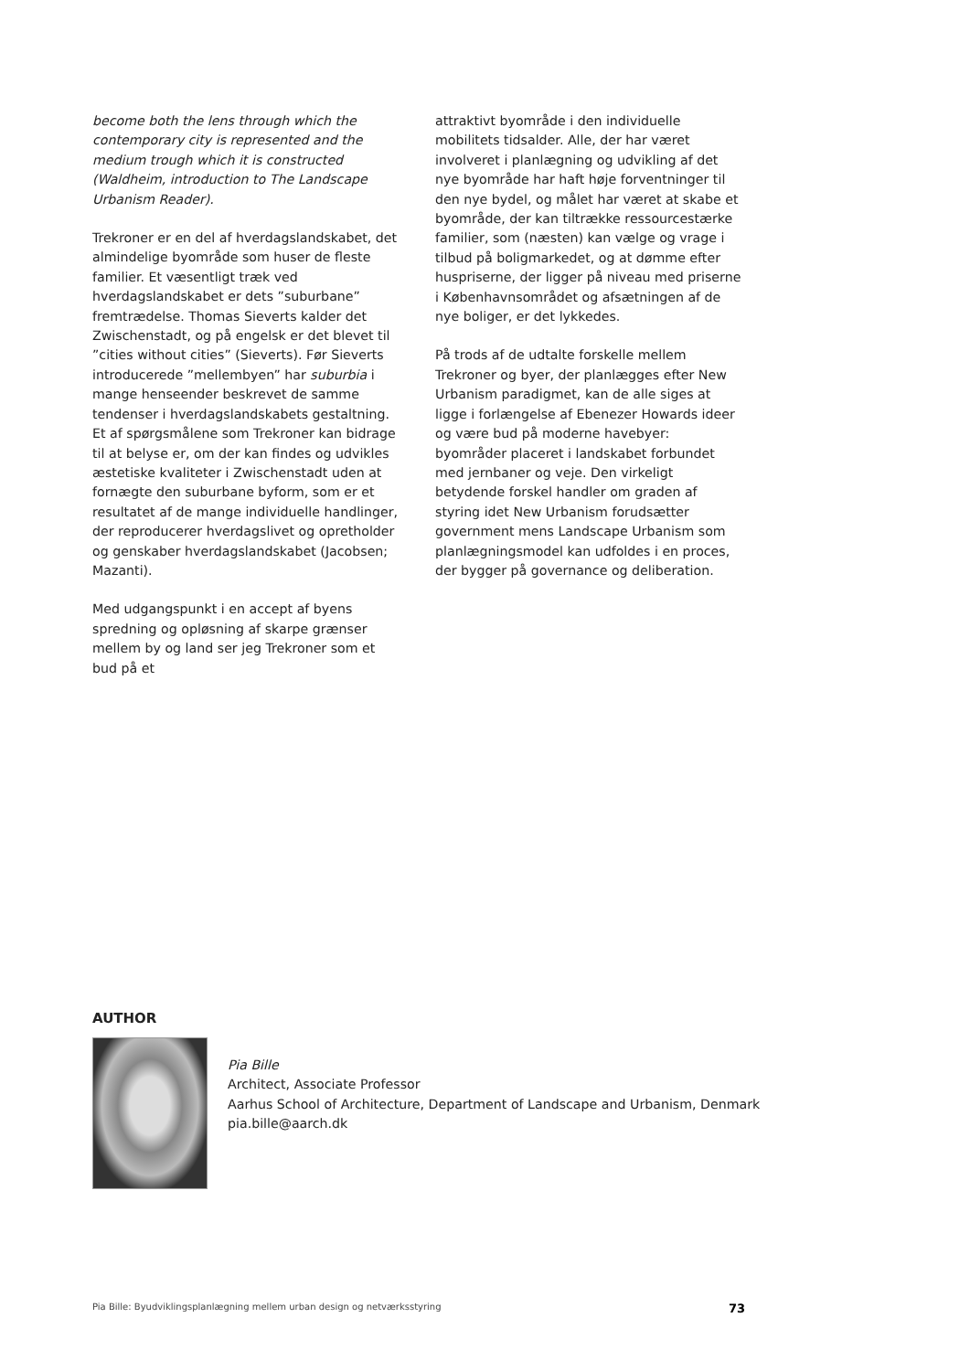become both the lens through which the contemporary city is represented and the medium trough which it is constructed (Waldheim, introduction to The Landscape Urbanism Reader).
Trekroner er en del af hverdagslandskabet, det almindelige byområde som huser de fleste familier. Et væsentligt træk ved hverdagslandskabet er dets ”suburbane” fremtrædelse. Thomas Sieverts kalder det Zwischenstadt, og på engelsk er det blevet til ”cities without cities” (Sieverts). Før Sieverts introducerede ”mellembyen” har suburbia i mange henseender beskrevet de samme tendenser i hverdagslandskabets gestaltning. Et af spørgsmålene som Trekroner kan bidrage til at belyse er, om der kan findes og udvikles æstetiske kvaliteter i Zwischenstadt uden at fornægte den suburbane byform, som er et resultatet af de mange individuelle handlinger, der reproducerer hverdagslivet og opretholder og genskaber hverdagslandskabet (Jacobsen; Mazanti).
Med udgangspunkt i en accept af byens spredning og opløsning af skarpe grænser mellem by og land ser jeg Trekroner som et bud på et
attraktivt byområde i den individuelle mobilitets tidsalder. Alle, der har været involveret i planlægning og udvikling af det nye byområde har haft høje forventninger til den nye bydel, og målet har været at skabe et byområde, der kan tiltrække ressourcestærke familier, som (næsten) kan vælge og vrage i tilbud på boligmarkedet, og at dømme efter huspriserne, der ligger på niveau med priserne i Københavnsområdet og afsætningen af de nye boliger, er det lykkedes.
På trods af de udtalte forskelle mellem Trekroner og byer, der planlægges efter New Urbanism paradigmet, kan de alle siges at ligge i forlængelse af Ebenezer Howards ideer og være bud på moderne havebyer: byområder placeret i landskabet forbundet med jernbaner og veje. Den virkeligt betydende forskel handler om graden af styring idet New Urbanism forudsætter government mens Landscape Urbanism som planlægningsmodel kan udfoldes i en proces, der bygger på governance og deliberation.
AUTHOR
Pia Bille
Architect, Associate Professor
Aarhus School of Architecture, Department of Landscape and Urbanism, Denmark
pia.bille@aarch.dk
Pia Bille: Byudviklingsplanlægning mellem urban design og netværksstyring 73